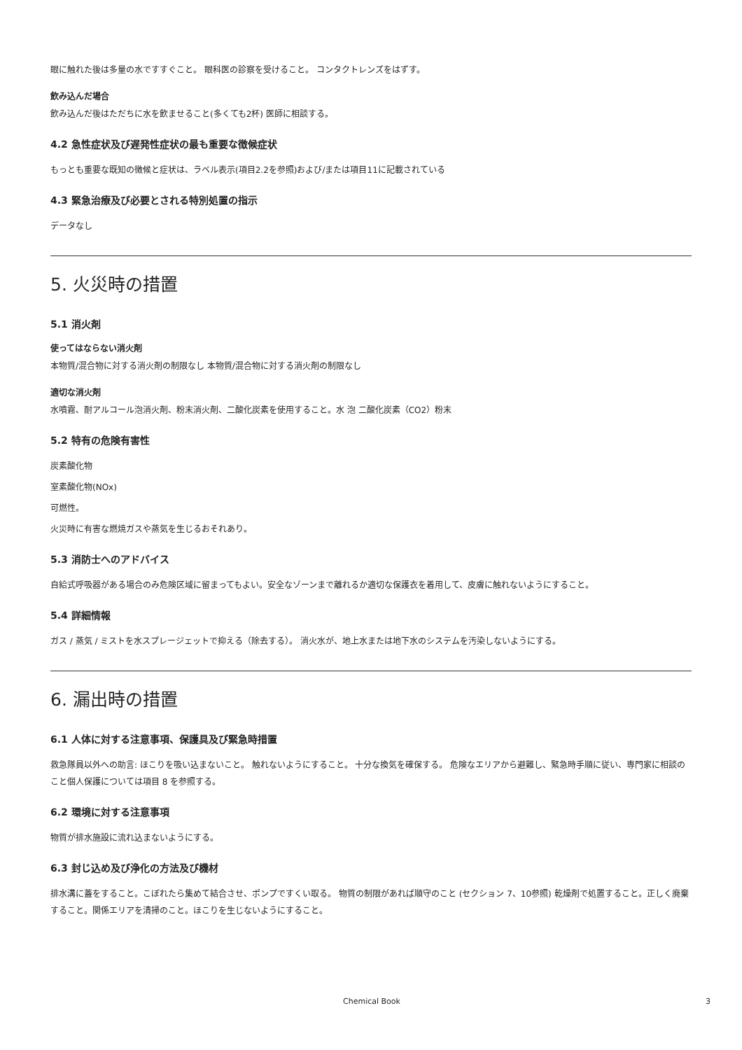眼に触れた後は多量の水ですすぐこと。 眼科医の診察を受けること。 コンタクトレンズをはずす。
飲み込んだ場合
飲み込んだ後はただちに水を飲ませること(多くても2杯) 医師に相談する。
4.2 急性症状及び遅発性症状の最も重要な徴候症状
もっとも重要な既知の徴候と症状は、ラベル表示(項目2.2を参照)および/または項目11に記載されている
4.3 緊急治療及び必要とされる特別処置の指示
データなし
5. 火災時の措置
5.1 消火剤
使ってはならない消火剤
本物質/混合物に対する消火剤の制限なし 本物質/混合物に対する消火剤の制限なし
適切な消火剤
水噴霧、耐アルコール泡消火剤、粉末消火剤、二酸化炭素を使用すること。水 泡 二酸化炭素（CO2）粉末
5.2 特有の危険有害性
炭素酸化物
室素酸化物(NOx)
可燃性。
火災時に有害な燃焼ガスや蒸気を生じるおそれあり。
5.3 消防士へのアドバイス
自給式呼吸器がある場合のみ危険区域に留まってもよい。安全なゾーンまで離れるか適切な保護衣を着用して、皮膚に触れないようにすること。
5.4 詳細情報
ガス / 蒸気 / ミストを水スプレージェットで抑える（除去する）。 消火水が、地上水または地下水のシステムを汚染しないようにする。
6. 漏出時の措置
6.1 人体に対する注意事項、保護具及び緊急時措置
救急隊員以外への助言: ほこりを吸い込まないこと。 触れないようにすること。 十分な換気を確保する。 危険なエリアから避難し、緊急時手順に従い、専門家に相談のこと個人保護については項目 8 を参照する。
6.2 環境に対する注意事項
物質が排水施設に流れ込まないようにする。
6.3 封じ込め及び浄化の方法及び機材
排水溝に蓋をすること。こぼれたら集めて結合させ、ポンプですくい取る。 物質の制限があれば順守のこと (セクション 7、10参照) 乾燥剤で処置すること。正しく廃棄すること。関係エリアを清掃のこと。ほこりを生じないようにすること。
Chemical Book 3